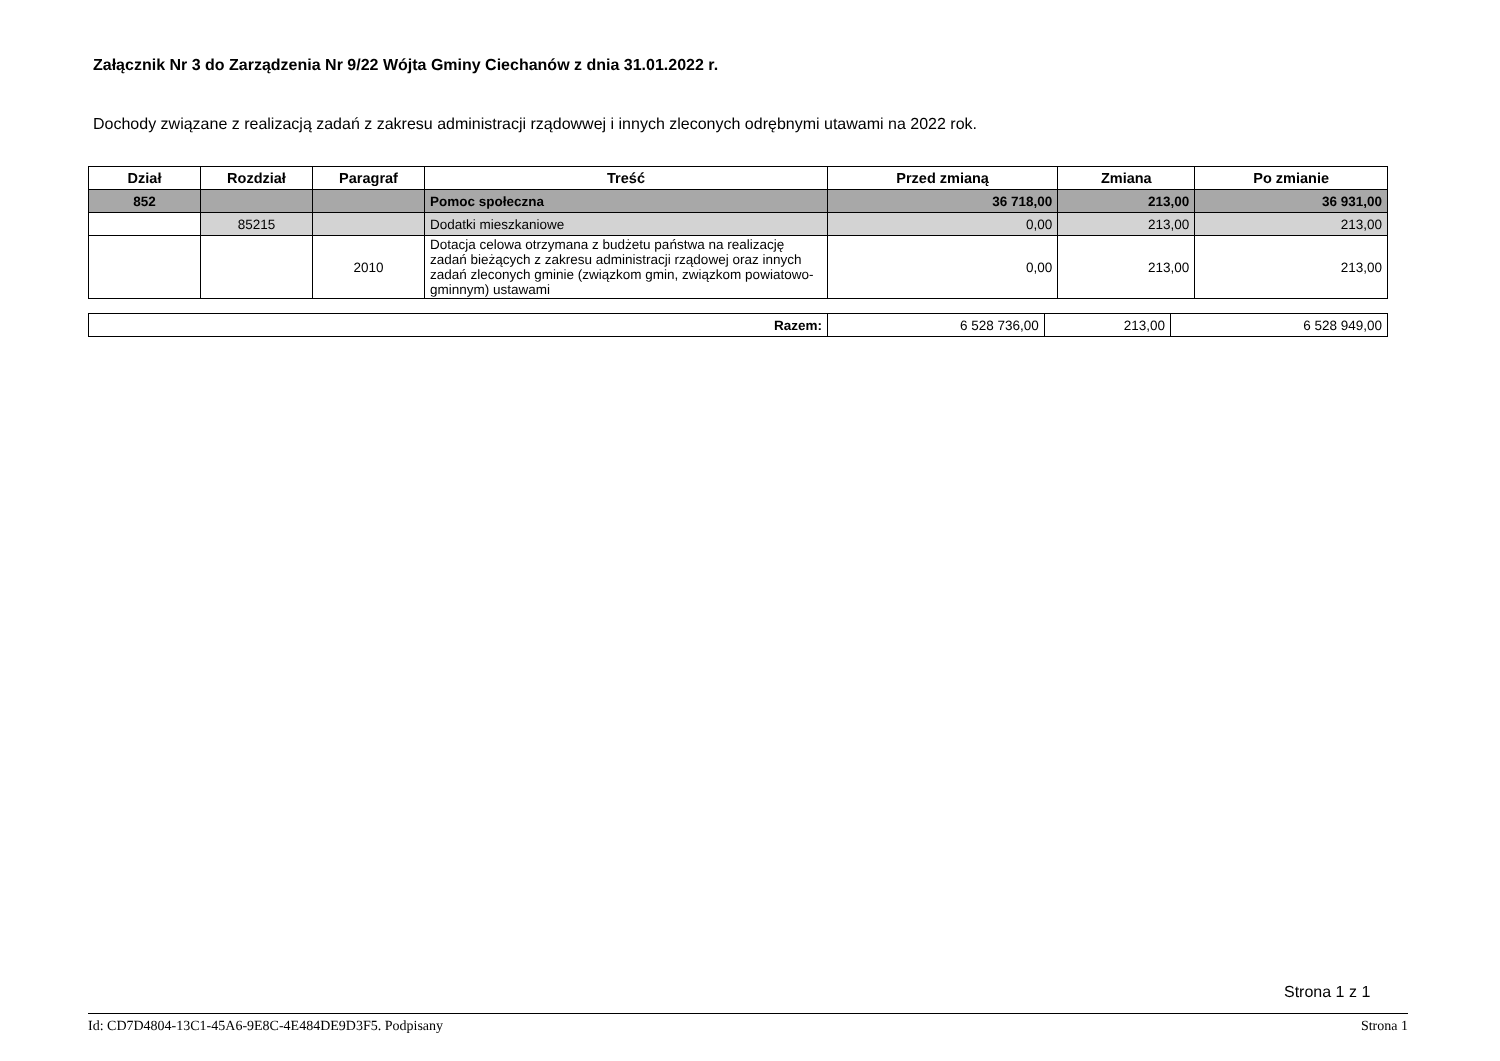Załącznik Nr 3 do Zarządzenia Nr 9/22 Wójta Gminy Ciechanów z dnia 31.01.2022 r.
Dochody związane z realizacją zadań z zakresu administracji rządowwej i innych zleconych odrębnymi utawami na 2022 rok.
| Dział | Rozdział | Paragraf | Treść | Przed zmianą | Zmiana | Po zmianie |
| --- | --- | --- | --- | --- | --- | --- |
| 852 | | | Pomoc społeczna | 36 718,00 | 213,00 | 36 931,00 |
| | 85215 | | Dodatki mieszkaniowe | 0,00 | 213,00 | 213,00 |
| | | 2010 | Dotacja celowa otrzymana z budżetu państwa na realizację zadań bieżących z zakresu administracji rządowej oraz innych zadań zleconych gminie (związkom gmin, związkom powiatowo-gminnym) ustawami | 0,00 | 213,00 | 213,00 |
| Razem: | 6 528 736,00 | 213,00 | 6 528 949,00 |
Strona 1 z 1
Id: CD7D4804-13C1-45A6-9E8C-4E484DE9D3F5. Podpisany Strona 1